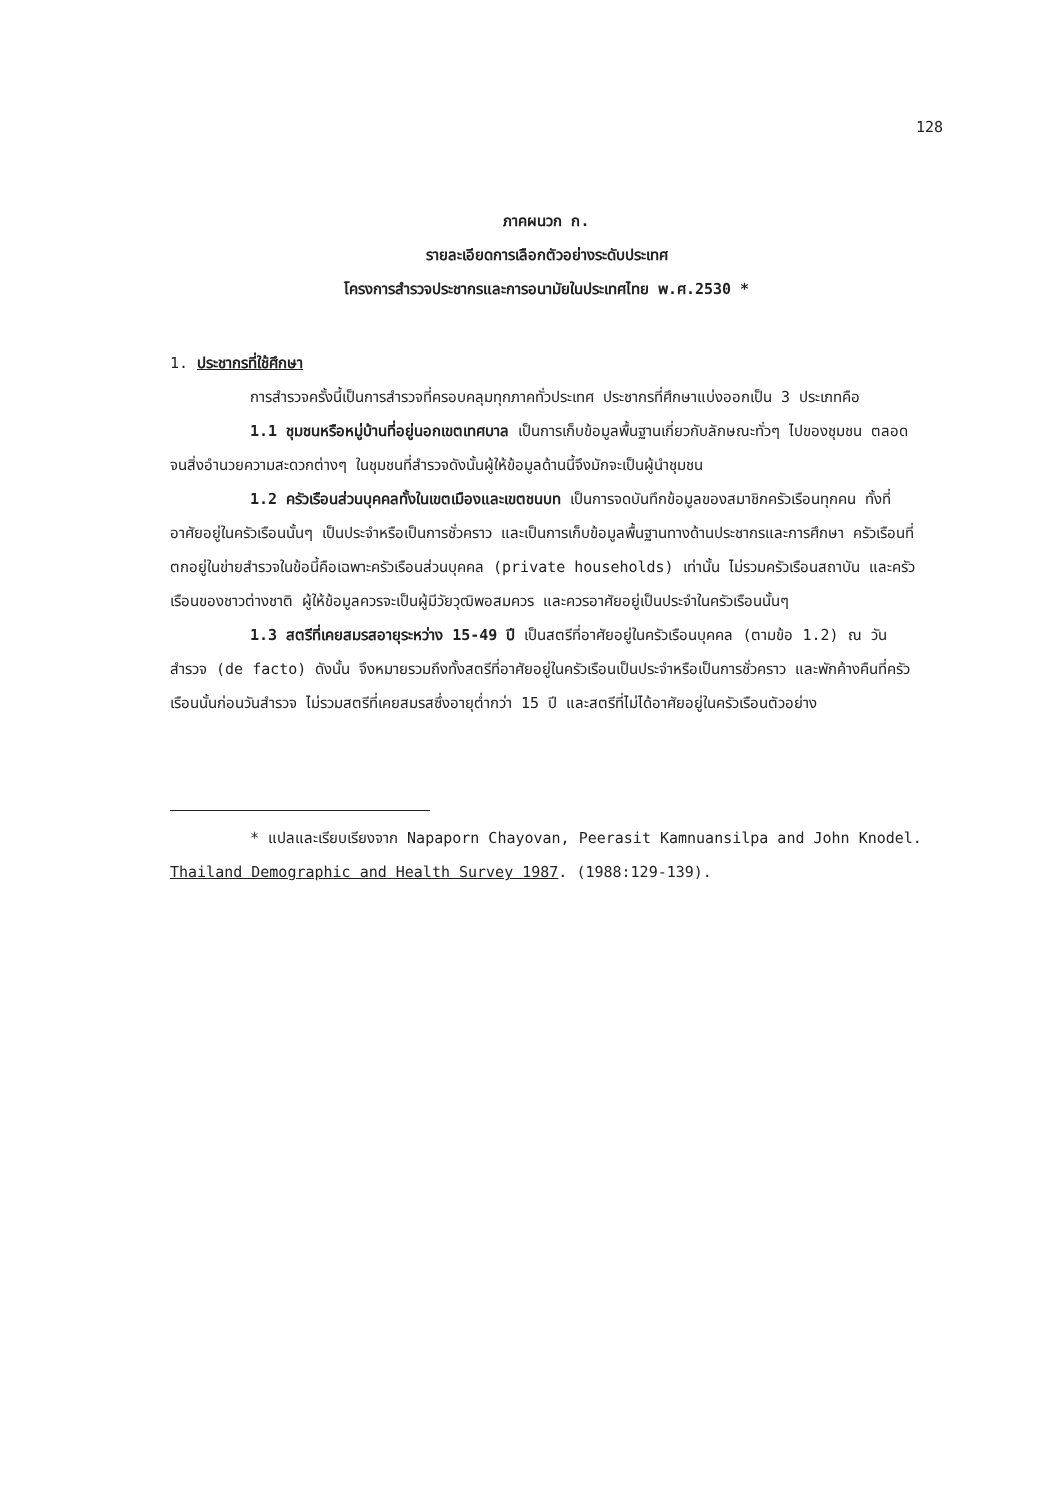128
ภาคผนวก ก.
รายละเอียดการเลือกตัวอย่างระดับประเทศ
โครงการสำรวจประชากรและการอนามัยในประเทศไทย พ.ศ.2530 *
1. ประชากรที่ใช้ศึกษา
การสำรวจครั้งนี้เป็นการสำรวจที่ครอบคลุมทุกภาคทั่วประเทศ ประชากรที่ศึกษาแบ่งออกเป็น 3 ประเภทคือ
1.1 ชุมชนหรือหมู่บ้านที่อยู่นอกเขตเทศบาล เป็นการเก็บข้อมูลพื้นฐานเกี่ยวกับลักษณะทั่วๆ ไปของชุมชน ตลอดจนสิ่งอำนวยความสะดวกต่างๆ ในชุมชนที่สำรวจดังนั้นผู้ให้ข้อมูลด้านนี้จึงมักจะเป็นผู้นำชุมชน
1.2 ครัวเรือนส่วนบุคคลทั้งในเขตเมืองและเขตชนบท เป็นการจดบันทึกข้อมูลของสมาชิกครัวเรือนทุกคน ทั้งที่อาศัยอยู่ในครัวเรือนนั้นๆ เป็นประจำหรือเป็นการชั่วคราว และเป็นการเก็บข้อมูลพื้นฐานทางด้านประชากรและการศึกษา ครัวเรือนที่ตกอยู่ในข่ายสำรวจในข้อนี้คือเฉพาะครัวเรือนส่วนบุคคล (private households) เท่านั้น ไม่รวมครัวเรือนสถาบัน และครัวเรือนของชาวต่างชาติ ผู้ให้ข้อมูลควรจะเป็นผู้มีวัยวุฒิพอสมควร และควรอาศัยอยู่เป็นประจำในครัวเรือนนั้นๆ
1.3 สตรีที่เคยสมรสอายุระหว่าง 15-49 ปี เป็นสตรีที่อาศัยอยู่ในครัวเรือนบุคคล (ตามข้อ 1.2) ณ วันสำรวจ (de facto) ดังนั้น จึงหมายรวมถึงทั้งสตรีที่อาศัยอยู่ในครัวเรือนเป็นประจำหรือเป็นการชั่วคราว และพักค้างคืนที่ครัวเรือนนั้นก่อนวันสำรวจ ไม่รวมสตรีที่เคยสมรสซึ่งอายุต่ำกว่า 15 ปี และสตรีที่ไม่ได้อาศัยอยู่ในครัวเรือนตัวอย่าง
* แปลและเรียบเรียงจาก Napaporn Chayovan, Peerasit Kamnuansilpa and John Knodel. Thailand Demographic and Health Survey 1987. (1988:129-139).